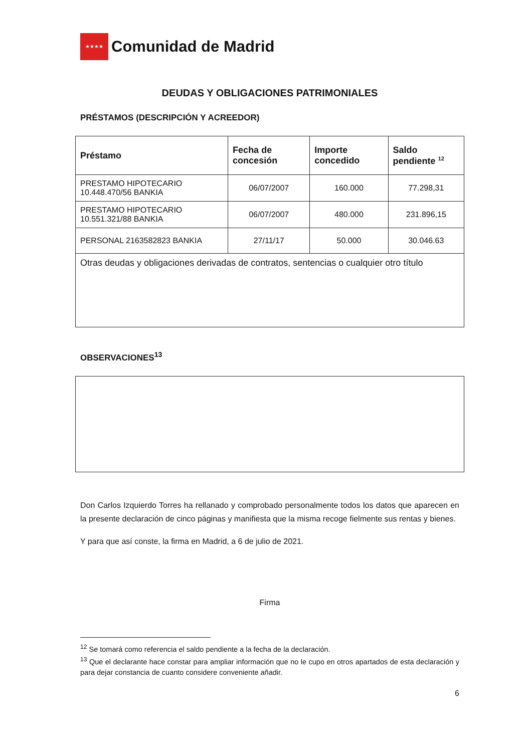★★★★
Comunidad de Madrid
DEUDAS Y OBLIGACIONES PATRIMONIALES
PRÉSTAMOS (DESCRIPCIÓN Y ACREEDOR)
| Préstamo | Fecha de concesión | Importe concedido | Saldo pendiente <sup>12</sup> |
| --- | --- | --- | --- |
| PRESTAMO HIPOTECARIO 10.448.470/56 BANKIA | 06/07/2007 | 160.000 | 77.298,31 |
| PRESTAMO HIPOTECARIO 10.551.321/88 BANKIA | 06/07/2007 | 480.000 | 231.896,15 |
| PERSONAL 2163582823 BANKIA | 27/11/17 | 50.000 | 30.046.63 |
| Otras deudas y obligaciones derivadas de contratos, sentencias o cualquier otro título | | | |
OBSERVACIONES<sup>13</sup>
Don Carlos Izquierdo Torres ha rellanado y comprobado personalmente todos los datos que aparecen en la presente declaración de cinco páginas y manifiesta que la misma recoge fielmente sus rentas y bienes.
Y para que así conste, la firma en Madrid, a 6 de julio de 2021.
Firma
<sup>12</sup> Se tomará como referencia el saldo pendiente a la fecha de la declaración.
<sup>13</sup> Que el declarante hace constar para ampliar información que no le cupo en otros apartados de esta declaración y para dejar constancia de cuanto considere conveniente añadir.
6